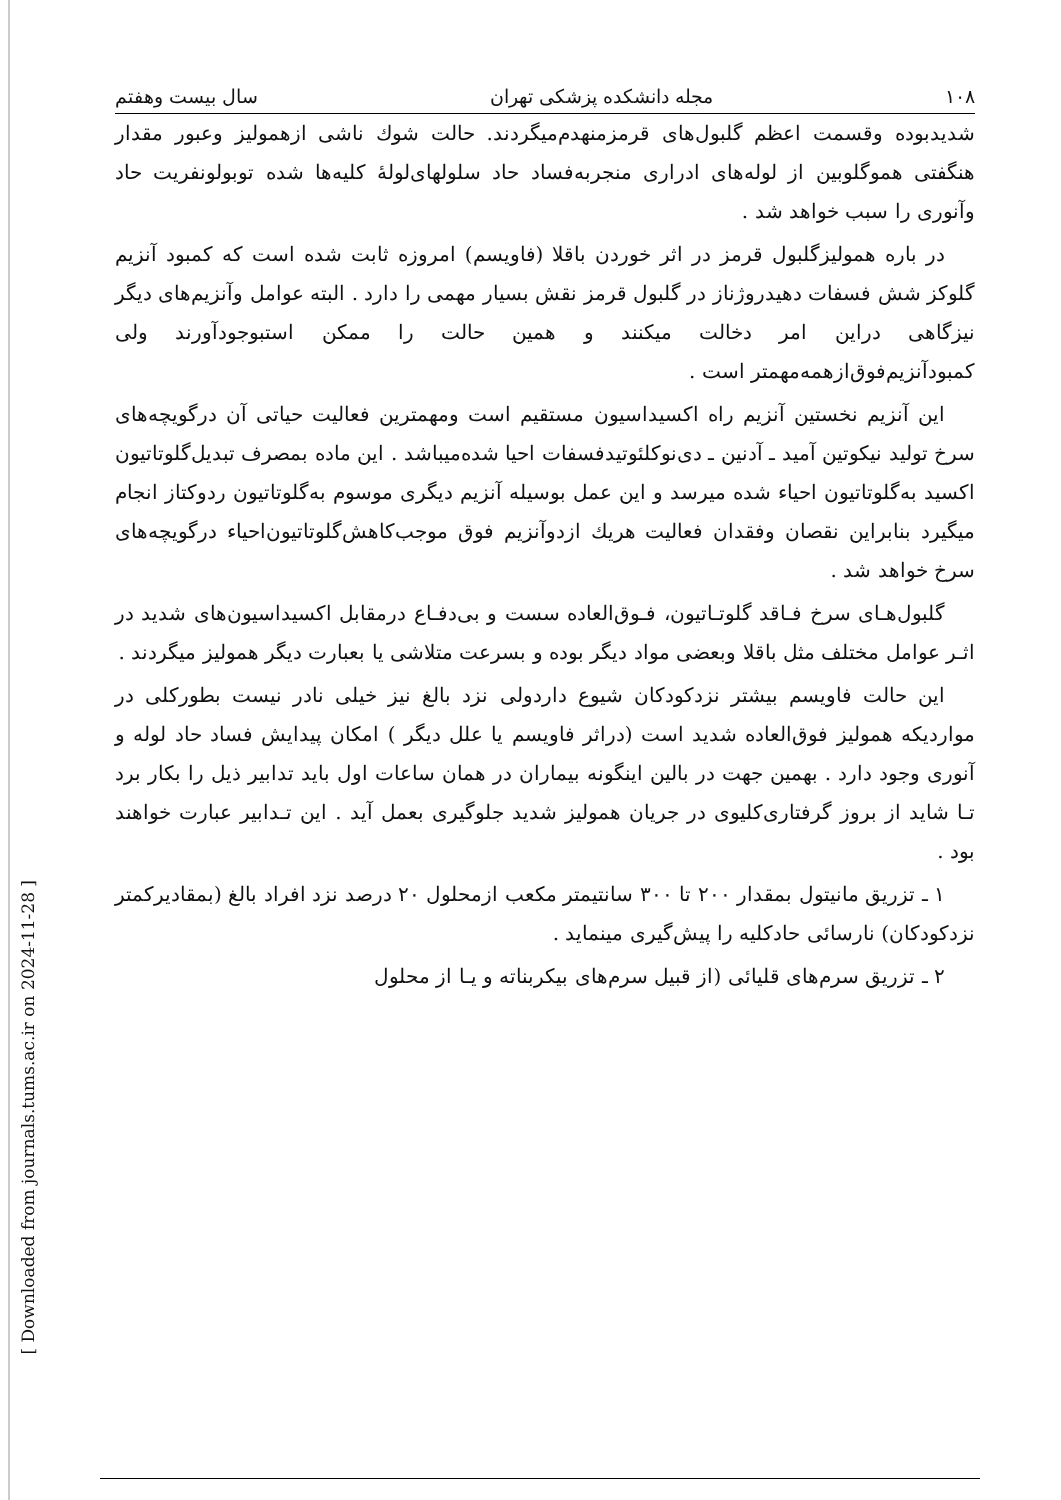[ Downloaded from journals.tums.ac.ir on 2024-11-28 ]
۱۰۸ مجله دانشکده پزشکی تهران سال بیست وهفتم
شدیدبوده وقسمت اعظم گلبول‌های قرمزمنهدم‌میگردند. حالت شوك ناشی ازهمولیز وعبور مقدار هنگفتی هموگلوبین از لوله‌های ادراری منجربه‌فساد حاد سلولهای‌لولهٔ کلیه‌ها شده توبولونفریت حاد وآنوری را سبب خواهد شد .
در باره همولیزگلبول قرمز در اثر خوردن باقلا (فاویسم) امروزه ثابت شده است که کمبود آنزیم گلوکز شش فسفات دهیدروژناز در گلبول قرمز نقش بسیار مهمی را دارد . البته عوامل وآنزیم‌های دیگر نیزگاهی دراین امر دخالت میکنند و همین حالت را ممکن استبوجودآورند ولی کمبودآنزیم‌فوق‌ازهمه‌مهمتر است .
این آنزیم نخستین آنزیم راه اکسیداسیون مستقیم است ومهمترین فعالیت حیاتی آن درگویچه‌های سرخ تولید نیکوتین آمید ـ آدنین ـ دی‌نوکلئوتیدفسفات احیا شده‌میباشد . این ماده بمصرف تبدیل‌گلوتاتیون اکسید به‌گلوتاتیون احیاء شده میرسد و این عمل بوسیله آنزیم دیگری موسوم به‌گلوتاتیون ردوکتاز انجام میگیرد بنابراین نقصان وفقدان فعالیت هریك ازدوآنزیم فوق موجب‌کاهش‌گلوتاتیون‌احیاء درگویچه‌های سرخ خواهد شد .
گلبول‌هـای سرخ فـاقد گلوتـاتیون، فـوق‌العاده سست و بی‌دفـاع درمقابل اکسیداسیون‌های شدید در اثـر عوامل مختلف مثل باقلا وبعضی مواد دیگر بوده و بسرعت متلاشی یا بعبارت دیگر همولیز میگردند .
این حالت فاویسم بیشتر نزدکودکان شیوع داردولی نزد بالغ نیز خیلی نادر نیست بطورکلی در مواردیکه همولیز فوق‌العاده شدید است (دراثر فاویسم یا علل دیگر ) امکان پیدایش فساد حاد لوله و آنوری وجود دارد . بهمین جهت در بالین اینگونه بیماران در همان ساعات اول باید تدابیر ذیل را بکار برد تـا شاید از بروز گرفتاری‌کلیوی در جریان همولیز شدید جلوگیری بعمل آید . این تـدابیر عبارت خواهند بود .
۱ ـ تزریق مانیتول بمقدار ۲۰۰ تا ۳۰۰ سانتیمتر مکعب ازمحلول ۲۰ درصد نزد افراد بالغ (بمقادیرکمتر نزدکودکان) نارسائی حادکلیه را پیش‌گیری مینماید .
۲ ـ تزریق سرم‌های قلیائی (از قبیل سرم‌های بیکربناته و یـا از محلول